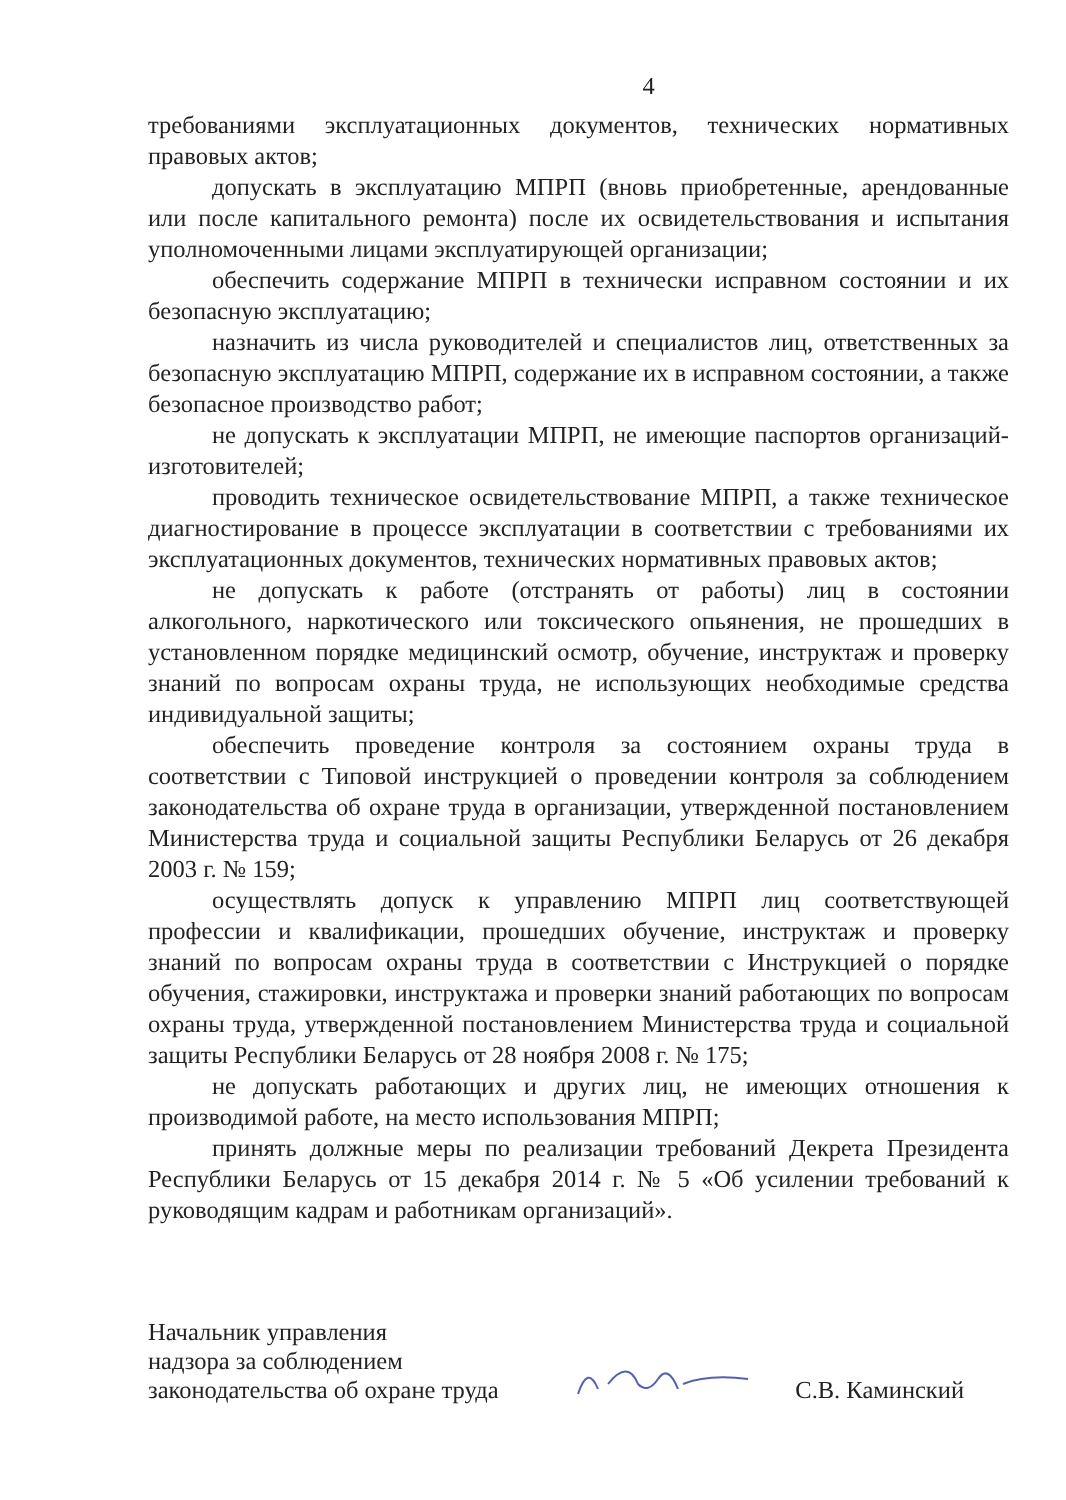4
требованиями эксплуатационных документов, технических нормативных правовых актов;
допускать в эксплуатацию МПРП (вновь приобретенные, арендованные или после капитального ремонта) после их освидетельствования и испытания уполномоченными лицами эксплуатирующей организации;
обеспечить содержание МПРП в технически исправном состоянии и их безопасную эксплуатацию;
назначить из числа руководителей и специалистов лиц, ответственных за безопасную эксплуатацию МПРП, содержание их в исправном состоянии, а также безопасное производство работ;
не допускать к эксплуатации МПРП, не имеющие паспортов организаций-изготовителей;
проводить техническое освидетельствование МПРП, а также техническое диагностирование в процессе эксплуатации в соответствии с требованиями их эксплуатационных документов, технических нормативных правовых актов;
не допускать к работе (отстранять от работы) лиц в состоянии алкогольного, наркотического или токсического опьянения, не прошедших в установленном порядке медицинский осмотр, обучение, инструктаж и проверку знаний по вопросам охраны труда, не использующих необходимые средства индивидуальной защиты;
обеспечить проведение контроля за состоянием охраны труда в соответствии с Типовой инструкцией о проведении контроля за соблюдением законодательства об охране труда в организации, утвержденной постановлением Министерства труда и социальной защиты Республики Беларусь от 26 декабря 2003 г. № 159;
осуществлять допуск к управлению МПРП лиц соответствующей профессии и квалификации, прошедших обучение, инструктаж и проверку знаний по вопросам охраны труда в соответствии с Инструкцией о порядке обучения, стажировки, инструктажа и проверки знаний работающих по вопросам охраны труда, утвержденной постановлением Министерства труда и социальной защиты Республики Беларусь от 28 ноября 2008 г. № 175;
не допускать работающих и других лиц, не имеющих отношения к производимой работе, на место использования МПРП;
принять должные меры по реализации требований Декрета Президента Республики Беларусь от 15 декабря 2014 г. № 5 «Об усилении требований к руководящим кадрам и работникам организаций».
Начальник управления
надзора за соблюдением
законодательства об охране труда
С.В. Каминский